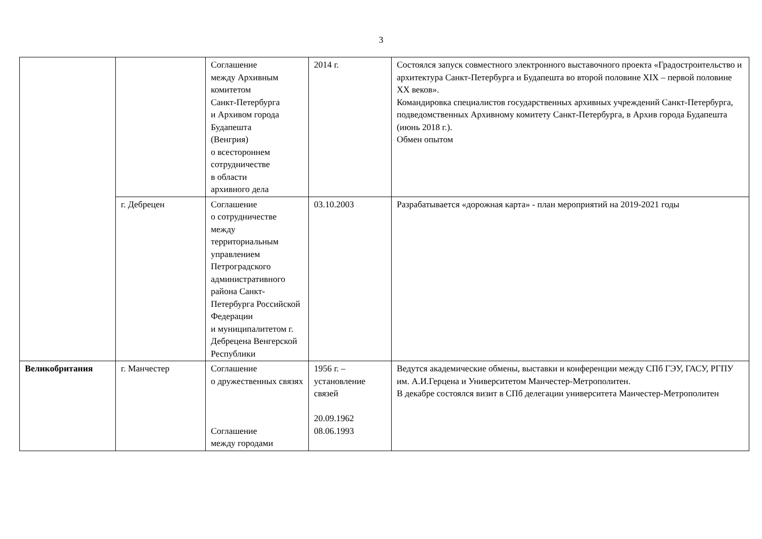3
| | | Соглашение между Архивным комитетом Санкт-Петербурга и Архивом города Будапешта (Венгрия) о всестороннем сотрудничестве в области архивного дела | 2014 г. | Состоялся запуск совместного электронного выставочного проекта «Градостроительство и архитектура Санкт-Петербурга и Будапешта во второй половине XIX – первой половине XX веков». Командировка специалистов государственных архивных учреждений Санкт-Петербурга, подведомственных Архивному комитету Санкт-Петербурга, в Архив города Будапешта (июнь 2018 г.). Обмен опытом |
| | г. Дебрецен | Соглашение о сотрудничестве между территориальным управлением Петроградского административного района Санкт-Петербурга Российской Федерации и муниципалитетом г. Дебрецена Венгерской Республики | 03.10.2003 | Разрабатывается «дорожная карта» - план мероприятий на 2019-2021 годы |
| Великобритания | г. Манчестер | Соглашение о дружественных связях Соглашение между городами | 1956 г. – установление связей 20.09.1962 08.06.1993 | Ведутся академические обмены, выставки и конференции между СПб ГЭУ, ГАСУ, РГПУ им. А.И.Герцена и Университетом Манчестер-Метрополитен. В декабре состоялся визит в СПб делегации университета Манчестер-Метрополитен |